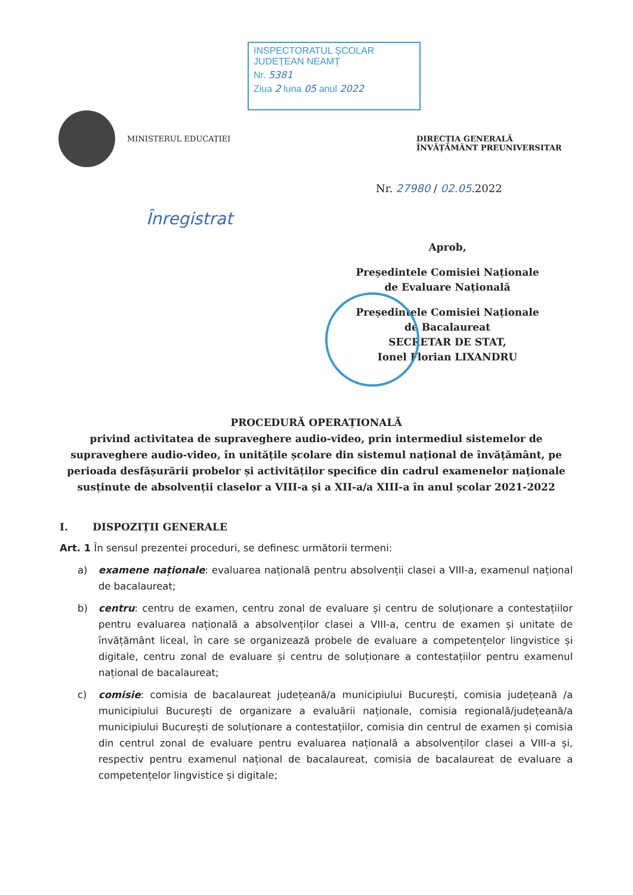INSPECTORATUL ȘCOLAR
JUDEȚEAN NEAMȚ
Nr. 5381
Ziua 2 luna 05 anul 2022
MINISTERUL EDUCAȚIEI DIRECȚIA GENERALĂ ÎNVĂȚĂMÂNT PREUNIVERSITAR
Înregistrat
Nr. 27980 / 02.05.2022
Aprob,
Președintele Comisiei Naționale
de Evaluare Națională
Președintele Comisiei Naționale
de Bacalaureat
SECRETAR DE STAT,
Ionel Florian LIXANDRU
PROCEDURĂ OPERAȚIONALĂ
privind activitatea de supraveghere audio-video, prin intermediul sistemelor de supraveghere audio-video, în unitățile școlare din sistemul național de învățământ, pe perioada desfășurării probelor și activităților specifice din cadrul examenelor naționale susținute de absolvenții claselor a VIII-a și a XII-a/a XIII-a în anul școlar 2021-2022
I. DISPOZIȚII GENERALE
Art. 1 În sensul prezentei proceduri, se definesc următorii termeni:
a) examene naționale: evaluarea națională pentru absolvenții clasei a VIII-a, examenul național de bacalaureat;
b) centru: centru de examen, centru zonal de evaluare și centru de soluționare a contestațiilor pentru evaluarea națională a absolvenților clasei a VIII-a, centru de examen și unitate de învățământ liceal, în care se organizează probele de evaluare a competențelor lingvistice și digitale, centru zonal de evaluare și centru de soluționare a contestațiilor pentru examenul național de bacalaureat;
c) comisie: comisia de bacalaureat județeană/a municipiului București, comisia județeană /a municipiului București de organizare a evaluării naționale, comisia regională/județeană/a municipiului București de soluționare a contestațiilor, comisia din centrul de examen și comisia din centrul zonal de evaluare pentru evaluarea națională a absolvenților clasei a VIII-a și, respectiv pentru examenul național de bacalaureat, comisia de bacalaureat de evaluare a competențelor lingvistice și digitale;